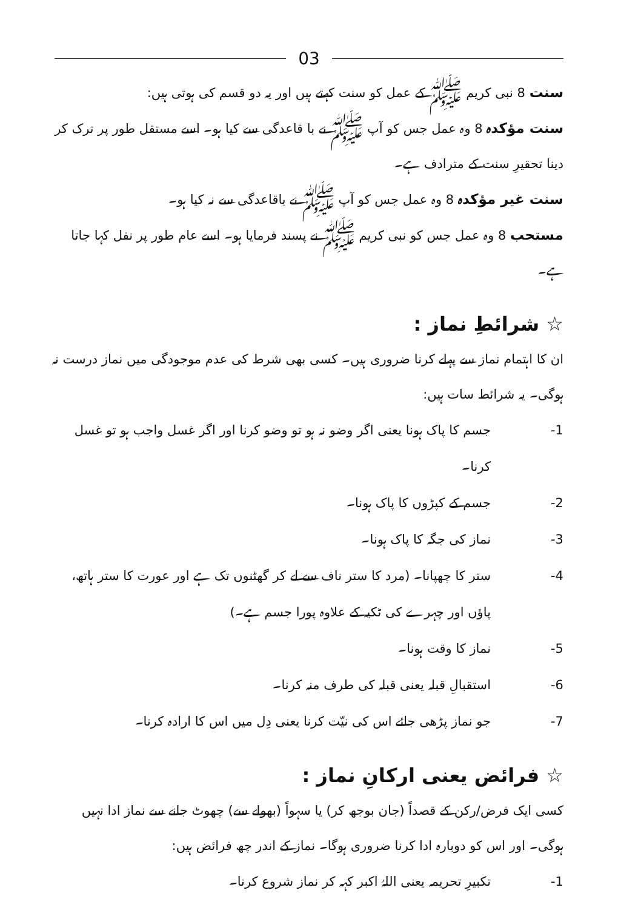03
سنت 8 نبی کریم ﷺ کے عمل کو سنت کہتے ہیں اور یہ دو قسم کی ہوتی ہیں:
سنت مؤکدہ 8 وہ عمل جس کو آپ ﷺ نے با قاعدگی سے کیا ہو۔ اسے مستقل طور پر ترک کر دینا تحقیرِ سنت کے مترادف ہے۔
سنت غیر مؤکدہ 8 وہ عمل جس کو آپ ﷺ نے باقاعدگی سے نہ کیا ہو۔
مستحب 8 وہ عمل جس کو نبی کریم ﷺ نے پسند فرمایا ہو۔ اسے عام طور پر نفل کہا جاتا ہے۔
☆ شرائطِ نماز :
ان کا اہتمام نماز سے پہلے کرنا ضروری ہیں۔ کسی بھی شرط کی عدم موجودگی میں نماز درست نہ ہوگی۔ یہ شرائط سات ہیں:
-1 جسم کا پاک ہونا یعنی اگر وضو نہ ہو تو وضو کرنا اور اگر غسل واجب ہو تو غسل کرنا۔
-2 جسم کے کپڑوں کا پاک ہونا۔
-3 نماز کی جگہ کا پاک ہونا۔
-4 ستر کا چھپانا۔ (مرد کا ستر ناف سے لے کر گھٹنوں تک ہے اور عورت کا ستر ہاتھ، پاؤں اور چہرے کی ٹکیہ کے علاوہ پورا جسم ہے۔)
-5 نماز کا وقت ہونا۔
-6 استقبالِ قبلہ یعنی قبلہ کی طرف منہ کرنا۔
-7 جو نماز پڑھی جائے اس کی نیّت کرنا یعنی دِل میں اس کا ارادہ کرنا۔
☆ فرائض یعنی ارکانِ نماز :
کسی ایک فرض/رکن کے قصداً (جان بوجھ کر) یا سہواً (بھولے سے) چھوٹ جانے سے نماز ادا نہیں ہوگی۔ اور اس کو دوبارہ ادا کرنا ضروری ہوگا۔ نماز کے اندر چھ فرائض ہیں:
-1 تکبیرِ تحریمہ یعنی اللہُ اکبر کہہ کر نماز شروع کرنا۔